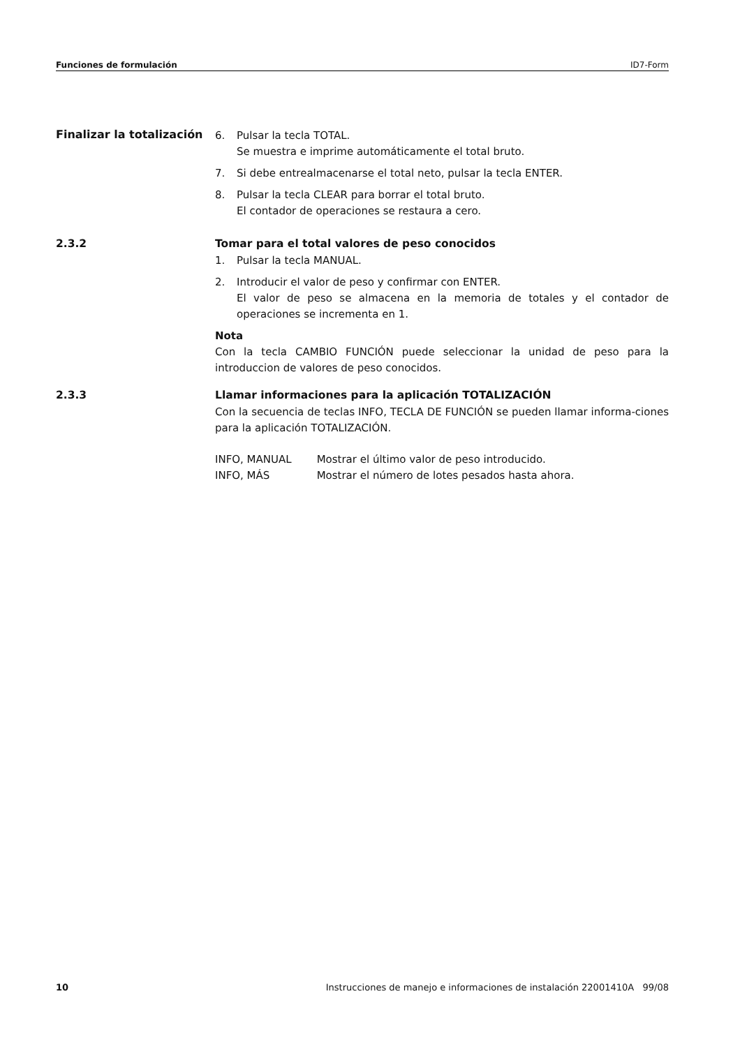Funciones de formulación ID7-Form
Finalizar la totalización
6. Pulsar la tecla TOTAL.
Se muestra e imprime automáticamente el total bruto.
7. Si debe entrealmacenarse el total neto, pulsar la tecla ENTER.
8. Pulsar la tecla CLEAR para borrar el total bruto.
El contador de operaciones se restaura a cero.
2.3.2 Tomar para el total valores de peso conocidos
1. Pulsar la tecla MANUAL.
2. Introducir el valor de peso y confirmar con ENTER.
El valor de peso se almacena en la memoria de totales y el contador de operaciones se incrementa en 1.
Nota
Con la tecla CAMBIO FUNCIÓN puede seleccionar la unidad de peso para la introduccion de valores de peso conocidos.
2.3.3 Llamar informaciones para la aplicación TOTALIZACIÓN
Con la secuencia de teclas INFO, TECLA DE FUNCIÓN se pueden llamar informa-ciones para la aplicación TOTALIZACIÓN.
| INFO, MANUAL | Mostrar el último valor de peso introducido. |
| INFO, MÁS | Mostrar el número de lotes pesados hasta ahora. |
10 Instrucciones de manejo e informaciones de instalación 22001410A 99/08